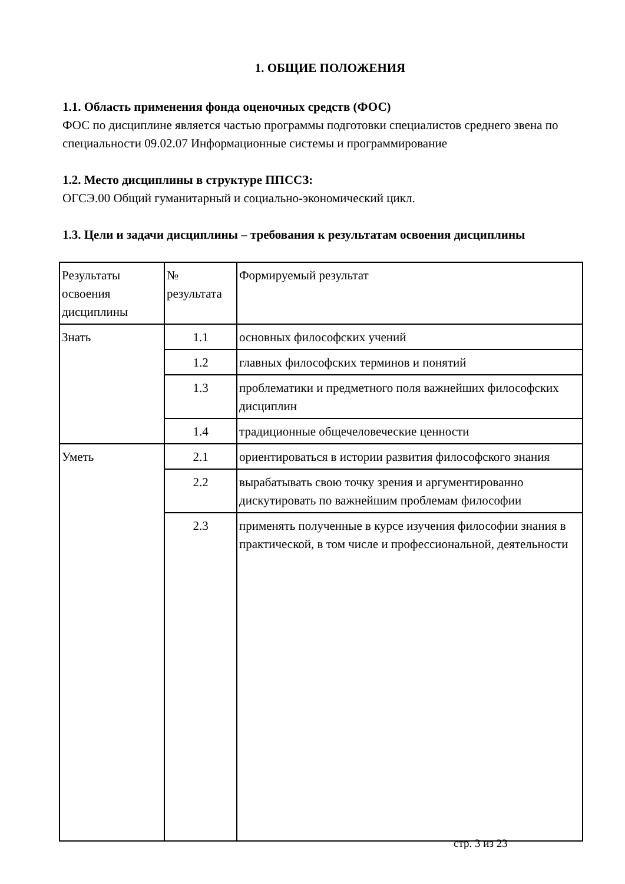1. ОБЩИЕ ПОЛОЖЕНИЯ
1.1. Область применения фонда оценочных средств (ФОС)
ФОС по дисциплине является частью программы подготовки специалистов среднего звена по специальности 09.02.07 Информационные системы и программирование
1.2. Место дисциплины в структуре ППССЗ:
ОГСЭ.00 Общий гуманитарный и социально-экономический цикл.
1.3. Цели и задачи дисциплины – требования к результатам освоения дисциплины
| Результаты освоения дисциплины | № результата | Формируемый результат |
| Знать | 1.1 | основных философских учений |
| | 1.2 | главных философских терминов и понятий |
| | 1.3 | проблематики и предметного поля важнейших философских дисциплин |
| | 1.4 | традиционные общечеловеческие ценности |
| Уметь | 2.1 | ориентироваться в истории развития философского знания |
| | 2.2 | вырабатывать свою точку зрения и аргументированно дискутировать по важнейшим проблемам философии |
| | 2.3 | применять полученные в курсе изучения философии знания в практической, в том числе и профессиональной, деятельности |
стр. 3 из 23